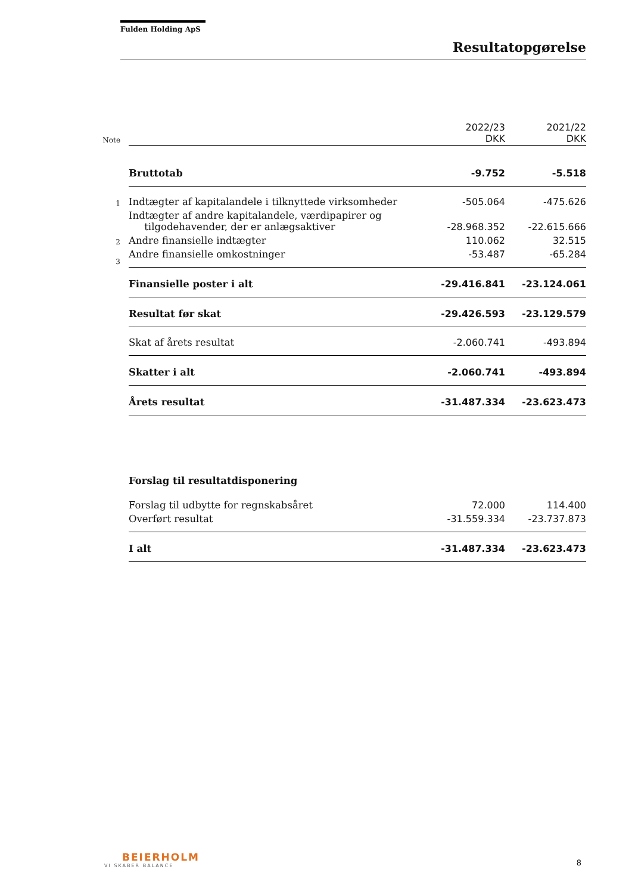Fulden Holding ApS
Resultatopgørelse
| Note | | 2022/23 DKK | 2021/22 DKK |
| | Bruttotab | -9.752 | -5.518 |
| 1 | Indtægter af kapitalandele i tilknyttede virksomheder | -505.064 | -475.626 |
| | Indtægter af andre kapitalandele, værdipapirer og tilgodehavender, der er anlægsaktiver | -28.968.352 | -22.615.666 |
| 2 | Andre finansielle indtægter | 110.062 | 32.515 |
| 3 | Andre finansielle omkostninger | -53.487 | -65.284 |
| | Finansielle poster i alt | -29.416.841 | -23.124.061 |
| | Resultat før skat | -29.426.593 | -23.129.579 |
| | Skat af årets resultat | -2.060.741 | -493.894 |
| | Skatter i alt | -2.060.741 | -493.894 |
| | Årets resultat | -31.487.334 | -23.623.473 |
| | Forslag til resultatdisponering | | |
| | Forslag til udbytte for regnskabsåret | 72.000 | 114.400 |
| | Overført resultat | -31.559.334 | -23.737.873 |
| | I alt | -31.487.334 | -23.623.473 |
BEIERHOLM
VI SKABER BALANCE
8